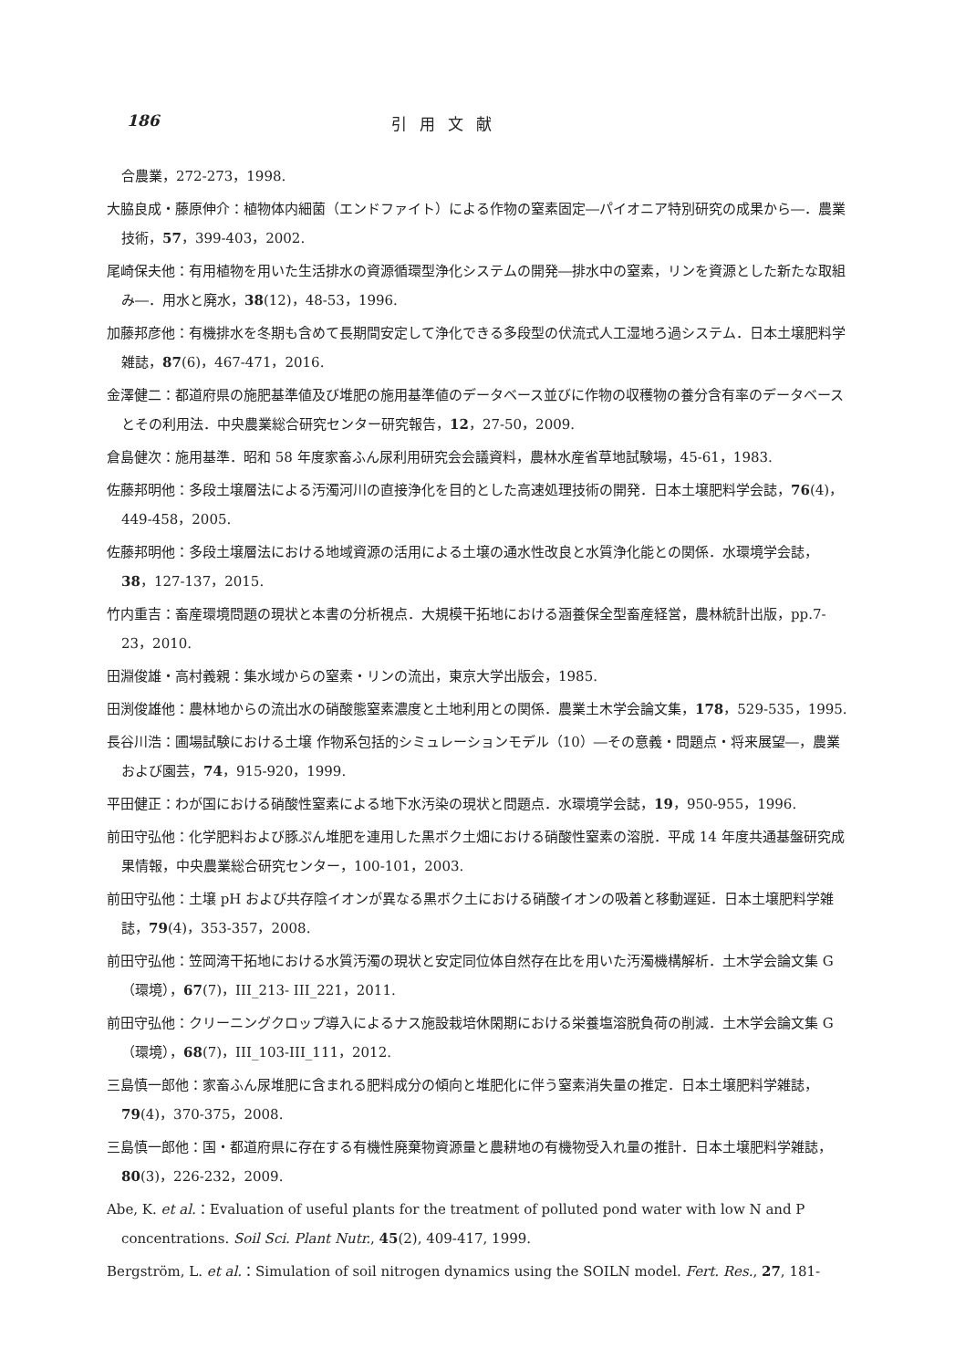186 引用文献
合農業，272-273，1998.
大脇良成・藤原伸介：植物体内細菌（エンドファイト）による作物の窒素固定―パイオニア特別研究の成果から―．農業技術，57，399-403，2002.
尾崎保夫他：有用植物を用いた生活排水の資源循環型浄化システムの開発―排水中の窒素，リンを資源とした新たな取組み―．用水と廃水，38(12)，48-53，1996.
加藤邦彦他：有機排水を冬期も含めて長期間安定して浄化できる多段型の伏流式人工湿地ろ過システム．日本土壌肥料学雑誌，87(6)，467-471，2016.
金澤健二：都道府県の施肥基準値及び堆肥の施用基準値のデータベース並びに作物の収穫物の養分含有率のデータベースとその利用法．中央農業総合研究センター研究報告，12，27-50，2009.
倉島健次：施用基準．昭和 58 年度家畜ふん尿利用研究会会議資料，農林水産省草地試験場，45-61，1983.
佐藤邦明他：多段土壌層法による汚濁河川の直接浄化を目的とした高速処理技術の開発．日本土壌肥料学会誌，76(4)，449-458，2005.
佐藤邦明他：多段土壌層法における地域資源の活用による土壌の通水性改良と水質浄化能との関係．水環境学会誌，38，127-137，2015.
竹内重吉：畜産環境問題の現状と本書の分析視点．大規模干拓地における涵養保全型畜産経営，農林統計出版，pp.7-23，2010.
田淵俊雄・高村義親：集水域からの窒素・リンの流出，東京大学出版会，1985.
田渕俊雄他：農林地からの流出水の硝酸態窒素濃度と土地利用との関係．農業土木学会論文集，178，529-535，1995.
長谷川浩：圃場試験における土壌 作物系包括的シミュレーションモデル（10）―その意義・問題点・将来展望―，農業および園芸，74，915-920，1999.
平田健正：わが国における硝酸性窒素による地下水汚染の現状と問題点．水環境学会誌，19，950-955，1996.
前田守弘他：化学肥料および豚ぷん堆肥を連用した黒ボク土畑における硝酸性窒素の溶脱．平成 14 年度共通基盤研究成果情報，中央農業総合研究センター，100-101，2003.
前田守弘他：土壌 pH および共存陰イオンが異なる黒ボク土における硝酸イオンの吸着と移動遅延．日本土壌肥料学雑誌，79(4)，353-357，2008.
前田守弘他：笠岡湾干拓地における水質汚濁の現状と安定同位体自然存在比を用いた汚濁機構解析．土木学会論文集 G（環境），67(7)，III_213- III_221，2011.
前田守弘他：クリーニングクロップ導入によるナス施設栽培休閑期における栄養塩溶脱負荷の削減．土木学会論文集 G（環境），68(7)，III_103-III_111，2012.
三島慎一郎他：家畜ふん尿堆肥に含まれる肥料成分の傾向と堆肥化に伴う窒素消失量の推定．日本土壌肥料学雑誌，79(4)，370-375，2008.
三島慎一郎他：国・都道府県に存在する有機性廃棄物資源量と農耕地の有機物受入れ量の推計．日本土壌肥料学雑誌，80(3)，226-232，2009.
Abe, K. et al.：Evaluation of useful plants for the treatment of polluted pond water with low N and P concentrations. Soil Sci. Plant Nutr., 45(2), 409-417, 1999.
Bergström, L. et al.：Simulation of soil nitrogen dynamics using the SOILN model. Fert. Res., 27, 181-